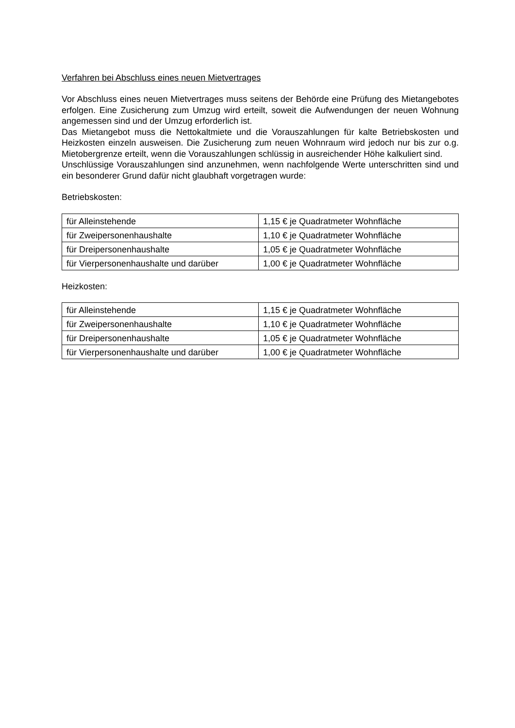Verfahren bei Abschluss eines neuen Mietvertrages
Vor Abschluss eines neuen Mietvertrages muss seitens der Behörde eine Prüfung des Mietangebotes erfolgen. Eine Zusicherung zum Umzug wird erteilt, soweit die Aufwendungen der neuen Wohnung angemessen sind und der Umzug erforderlich ist.
Das Mietangebot muss die Nettokaltmiete und die Vorauszahlungen für kalte Betriebskosten und Heizkosten einzeln ausweisen. Die Zusicherung zum neuen Wohnraum wird jedoch nur bis zur o.g. Mietobergrenze erteilt, wenn die Vorauszahlungen schlüssig in ausreichender Höhe kalkuliert sind.
Unschlüssige Vorauszahlungen sind anzunehmen, wenn nachfolgende Werte unterschritten sind und ein besonderer Grund dafür nicht glaubhaft vorgetragen wurde:
Betriebskosten:
| für Alleinstehende | 1,15 € je Quadratmeter Wohnfläche |
| für Zweipersonenhaushalte | 1,10 € je Quadratmeter Wohnfläche |
| für Dreipersonenhaushalte | 1,05 € je Quadratmeter Wohnfläche |
| für Vierpersonenhaushalte und darüber | 1,00 € je Quadratmeter Wohnfläche |
Heizkosten:
| für Alleinstehende | 1,15 € je Quadratmeter Wohnfläche |
| für Zweipersonenhaushalte | 1,10 € je Quadratmeter Wohnfläche |
| für Dreipersonenhaushalte | 1,05 € je Quadratmeter Wohnfläche |
| für Vierpersonenhaushalte und darüber | 1,00 € je Quadratmeter Wohnfläche |